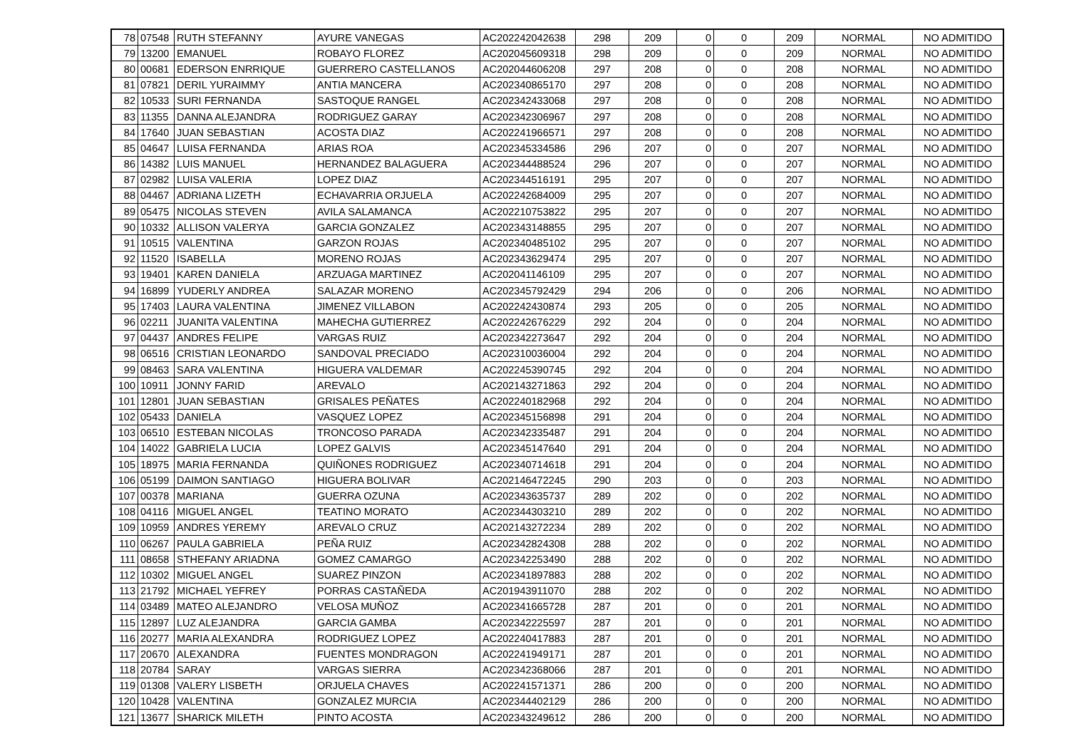| 78 | 07548 | RUTH STEFANNY | AYURE VANEGAS | AC202242042638 | 298 | 209 | 0 | 0 | 209 | NORMAL | NO ADMITIDO |
| 79 | 13200 | EMANUEL | ROBAYO FLOREZ | AC202045609318 | 298 | 209 | 0 | 0 | 209 | NORMAL | NO ADMITIDO |
| 80 | 00681 | EDERSON ENRRIQUE | GUERRERO CASTELLANOS | AC202044606208 | 297 | 208 | 0 | 0 | 208 | NORMAL | NO ADMITIDO |
| 81 | 07821 | DERIL YURAIMMY | ANTIA MANCERA | AC202340865170 | 297 | 208 | 0 | 0 | 208 | NORMAL | NO ADMITIDO |
| 82 | 10533 | SURI FERNANDA | SASTOQUE RANGEL | AC202342433068 | 297 | 208 | 0 | 0 | 208 | NORMAL | NO ADMITIDO |
| 83 | 11355 | DANNA ALEJANDRA | RODRIGUEZ GARAY | AC202342306967 | 297 | 208 | 0 | 0 | 208 | NORMAL | NO ADMITIDO |
| 84 | 17640 | JUAN SEBASTIAN | ACOSTA DIAZ | AC202241966571 | 297 | 208 | 0 | 0 | 208 | NORMAL | NO ADMITIDO |
| 85 | 04647 | LUISA FERNANDA | ARIAS ROA | AC202345334586 | 296 | 207 | 0 | 0 | 207 | NORMAL | NO ADMITIDO |
| 86 | 14382 | LUIS MANUEL | HERNANDEZ BALAGUERA | AC202344488524 | 296 | 207 | 0 | 0 | 207 | NORMAL | NO ADMITIDO |
| 87 | 02982 | LUISA VALERIA | LOPEZ DIAZ | AC202344516191 | 295 | 207 | 0 | 0 | 207 | NORMAL | NO ADMITIDO |
| 88 | 04467 | ADRIANA LIZETH | ECHAVARRIA ORJUELA | AC202242684009 | 295 | 207 | 0 | 0 | 207 | NORMAL | NO ADMITIDO |
| 89 | 05475 | NICOLAS STEVEN | AVILA SALAMANCA | AC202210753822 | 295 | 207 | 0 | 0 | 207 | NORMAL | NO ADMITIDO |
| 90 | 10332 | ALLISON VALERYA | GARCIA GONZALEZ | AC202343148855 | 295 | 207 | 0 | 0 | 207 | NORMAL | NO ADMITIDO |
| 91 | 10515 | VALENTINA | GARZON ROJAS | AC202340485102 | 295 | 207 | 0 | 0 | 207 | NORMAL | NO ADMITIDO |
| 92 | 11520 | ISABELLA | MORENO ROJAS | AC202343629474 | 295 | 207 | 0 | 0 | 207 | NORMAL | NO ADMITIDO |
| 93 | 19401 | KAREN DANIELA | ARZUAGA MARTINEZ | AC202041146109 | 295 | 207 | 0 | 0 | 207 | NORMAL | NO ADMITIDO |
| 94 | 16899 | YUDERLY ANDREA | SALAZAR MORENO | AC202345792429 | 294 | 206 | 0 | 0 | 206 | NORMAL | NO ADMITIDO |
| 95 | 17403 | LAURA VALENTINA | JIMENEZ VILLABON | AC202242430874 | 293 | 205 | 0 | 0 | 205 | NORMAL | NO ADMITIDO |
| 96 | 02211 | JUANITA VALENTINA | MAHECHA GUTIERREZ | AC202242676229 | 292 | 204 | 0 | 0 | 204 | NORMAL | NO ADMITIDO |
| 97 | 04437 | ANDRES FELIPE | VARGAS RUIZ | AC202342273647 | 292 | 204 | 0 | 0 | 204 | NORMAL | NO ADMITIDO |
| 98 | 06516 | CRISTIAN LEONARDO | SANDOVAL PRECIADO | AC202310036004 | 292 | 204 | 0 | 0 | 204 | NORMAL | NO ADMITIDO |
| 99 | 08463 | SARA VALENTINA | HIGUERA VALDEMAR | AC202245390745 | 292 | 204 | 0 | 0 | 204 | NORMAL | NO ADMITIDO |
| 100 | 10911 | JONNY FARID | AREVALO | AC202143271863 | 292 | 204 | 0 | 0 | 204 | NORMAL | NO ADMITIDO |
| 101 | 12801 | JUAN SEBASTIAN | GRISALES PEÑATES | AC202240182968 | 292 | 204 | 0 | 0 | 204 | NORMAL | NO ADMITIDO |
| 102 | 05433 | DANIELA | VASQUEZ LOPEZ | AC202345156898 | 291 | 204 | 0 | 0 | 204 | NORMAL | NO ADMITIDO |
| 103 | 06510 | ESTEBAN NICOLAS | TRONCOSO PARADA | AC202342335487 | 291 | 204 | 0 | 0 | 204 | NORMAL | NO ADMITIDO |
| 104 | 14022 | GABRIELA LUCIA | LOPEZ GALVIS | AC202345147640 | 291 | 204 | 0 | 0 | 204 | NORMAL | NO ADMITIDO |
| 105 | 18975 | MARIA FERNANDA | QUIÑONES RODRIGUEZ | AC202340714618 | 291 | 204 | 0 | 0 | 204 | NORMAL | NO ADMITIDO |
| 106 | 05199 | DAIMON SANTIAGO | HIGUERA BOLIVAR | AC202146472245 | 290 | 203 | 0 | 0 | 203 | NORMAL | NO ADMITIDO |
| 107 | 00378 | MARIANA | GUERRA OZUNA | AC202343635737 | 289 | 202 | 0 | 0 | 202 | NORMAL | NO ADMITIDO |
| 108 | 04116 | MIGUEL ANGEL | TEATINO MORATO | AC202344303210 | 289 | 202 | 0 | 0 | 202 | NORMAL | NO ADMITIDO |
| 109 | 10959 | ANDRES YEREMY | AREVALO CRUZ | AC202143272234 | 289 | 202 | 0 | 0 | 202 | NORMAL | NO ADMITIDO |
| 110 | 06267 | PAULA GABRIELA | PEÑA RUIZ | AC202342824308 | 288 | 202 | 0 | 0 | 202 | NORMAL | NO ADMITIDO |
| 111 | 08658 | STHEFANY ARIADNA | GOMEZ CAMARGO | AC202342253490 | 288 | 202 | 0 | 0 | 202 | NORMAL | NO ADMITIDO |
| 112 | 10302 | MIGUEL ANGEL | SUAREZ PINZON | AC202341897883 | 288 | 202 | 0 | 0 | 202 | NORMAL | NO ADMITIDO |
| 113 | 21792 | MICHAEL YEFREY | PORRAS CASTAÑEDA | AC201943911070 | 288 | 202 | 0 | 0 | 202 | NORMAL | NO ADMITIDO |
| 114 | 03489 | MATEO ALEJANDRO | VELOSA MUÑOZ | AC202341665728 | 287 | 201 | 0 | 0 | 201 | NORMAL | NO ADMITIDO |
| 115 | 12897 | LUZ ALEJANDRA | GARCIA GAMBA | AC202342225597 | 287 | 201 | 0 | 0 | 201 | NORMAL | NO ADMITIDO |
| 116 | 20277 | MARIA ALEXANDRA | RODRIGUEZ LOPEZ | AC202240417883 | 287 | 201 | 0 | 0 | 201 | NORMAL | NO ADMITIDO |
| 117 | 20670 | ALEXANDRA | FUENTES MONDRAGON | AC202241949171 | 287 | 201 | 0 | 0 | 201 | NORMAL | NO ADMITIDO |
| 118 | 20784 | SARAY | VARGAS SIERRA | AC202342368066 | 287 | 201 | 0 | 0 | 201 | NORMAL | NO ADMITIDO |
| 119 | 01308 | VALERY LISBETH | ORJUELA CHAVES | AC202241571371 | 286 | 200 | 0 | 0 | 200 | NORMAL | NO ADMITIDO |
| 120 | 10428 | VALENTINA | GONZALEZ MURCIA | AC202344402129 | 286 | 200 | 0 | 0 | 200 | NORMAL | NO ADMITIDO |
| 121 | 13677 | SHARICK MILETH | PINTO ACOSTA | AC202343249612 | 286 | 200 | 0 | 0 | 200 | NORMAL | NO ADMITIDO |